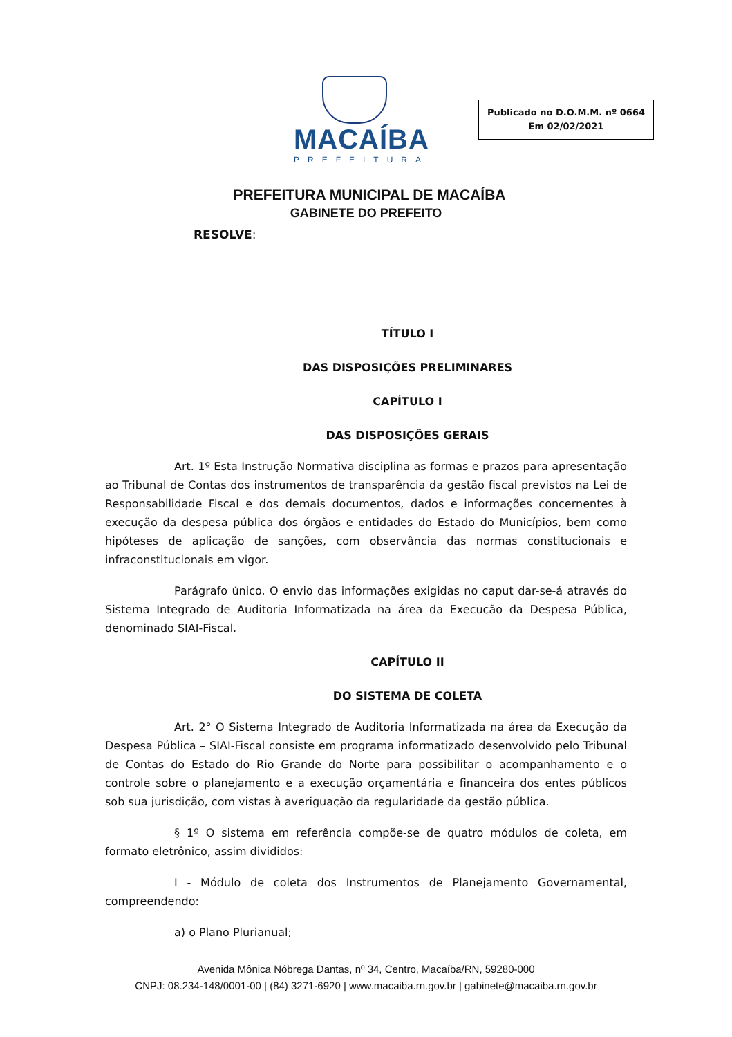MACAÍBA
PREFEITURA
Publicado no D.O.M.M. nº 0664
Em 02/02/2021
PREFEITURA MUNICIPAL DE MACAÍBA
GABINETE DO PREFEITO
RESOLVE:
TÍTULO I
DAS DISPOSIÇÕES PRELIMINARES
CAPÍTULO I
DAS DISPOSIÇÕES GERAIS
Art. 1º Esta Instrução Normativa disciplina as formas e prazos para apresentação ao Tribunal de Contas dos instrumentos de transparência da gestão fiscal previstos na Lei de Responsabilidade Fiscal e dos demais documentos, dados e informações concernentes à execução da despesa pública dos órgãos e entidades do Estado do Municípios, bem como hipóteses de aplicação de sanções, com observância das normas constitucionais e infraconstitucionais em vigor.
Parágrafo único. O envio das informações exigidas no caput dar-se-á através do Sistema Integrado de Auditoria Informatizada na área da Execução da Despesa Pública, denominado SIAI-Fiscal.
CAPÍTULO II
DO SISTEMA DE COLETA
Art. 2° O Sistema Integrado de Auditoria Informatizada na área da Execução da Despesa Pública – SIAI-Fiscal consiste em programa informatizado desenvolvido pelo Tribunal de Contas do Estado do Rio Grande do Norte para possibilitar o acompanhamento e o controle sobre o planejamento e a execução orçamentária e financeira dos entes públicos sob sua jurisdição, com vistas à averiguação da regularidade da gestão pública.
§ 1º O sistema em referência compõe-se de quatro módulos de coleta, em formato eletrônico, assim divididos:
I - Módulo de coleta dos Instrumentos de Planejamento Governamental, compreendendo:
a) o Plano Plurianual;
Avenida Mônica Nóbrega Dantas, nº 34, Centro, Macaíba/RN, 59280-000
CNPJ: 08.234-148/0001-00 | (84) 3271-6920 | www.macaiba.rn.gov.br | gabinete@macaiba.rn.gov.br